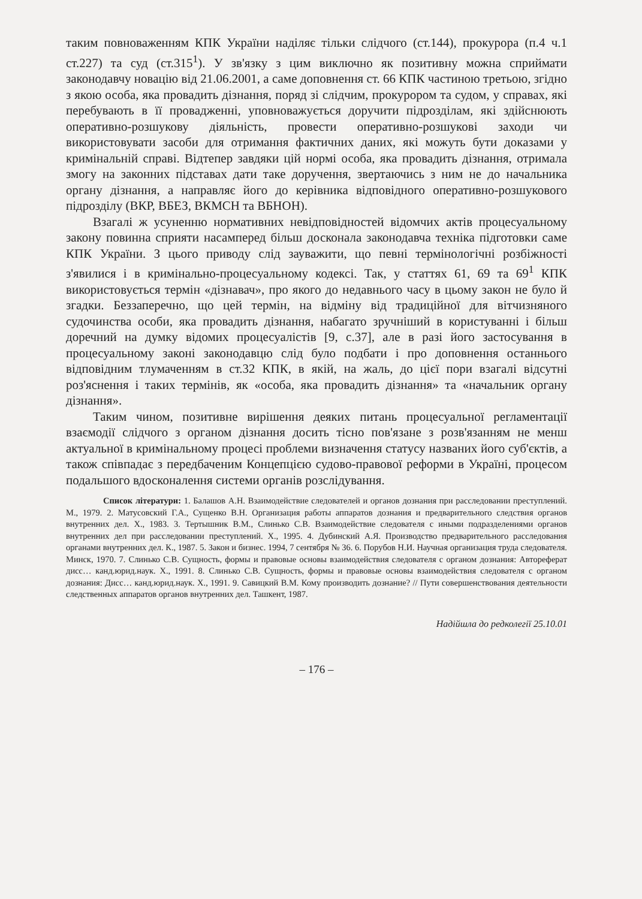таким повноваженням КПК України наділяє тільки слідчого (ст.144), прокурора (п.4 ч.1 ст.227) та суд (ст.315<sup>1</sup>). У зв'язку з цим виключно як позитивну можна сприймати законодавчу новацію від 21.06.2001, а саме доповнення ст. 66 КПК частиною третьою, згідно з якою особа, яка провадить дізнання, поряд зі слідчим, прокурором та судом, у справах, які перебувають в її провадженні, уповноважується доручити підрозділам, які здійснюють оперативно-розшукову діяльність, провести оперативно-розшукові заходи чи використовувати засоби для отримання фактичних даних, які можуть бути доказами у кримінальній справі. Відтепер завдяки цій нормі особа, яка провадить дізнання, отримала змогу на законних підставах дати таке доручення, звертаючись з ним не до начальника органу дізнання, а направляє його до керівника відповідного оперативно-розшукового підрозділу (ВКР, ВБЕЗ, ВКМСН та ВБНОН).
Взагалі ж усуненню нормативних невідповідностей відомчих актів процесуальному закону повинна сприяти насамперед більш досконала законодавча техніка підготовки саме КПК України. З цього приводу слід зауважити, що певні термінологічні розбіжності з'явилися і в кримінально-процесуальному кодексі. Так, у статтях 61, 69 та 69<sup>1</sup> КПК використовується термін «дізнавач», про якого до недавнього часу в цьому закон не було й згадки. Беззаперечно, що цей термін, на відміну від традиційної для вітчизняного судочинства особи, яка провадить дізнання, набагато зручніший в користуванні і більш доречний на думку відомих процесуалістів [9, с.37], але в разі його застосування в процесуальному законі законодавцю слід було подбати і про доповнення останнього відповідним тлумаченням в ст.32 КПК, в якій, на жаль, до цієї пори взагалі відсутні роз'яснення і таких термінів, як «особа, яка провадить дізнання» та «начальник органу дізнання».
Таким чином, позитивне вирішення деяких питань процесуальної регламентації взаємодії слідчого з органом дізнання досить тісно пов'язане з розв'язанням не менш актуальної в кримінальному процесі проблеми визначення статусу названих його суб'єктів, а також співпадає з передбаченим Концепцією судово-правової реформи в Україні, процесом подальшого вдосконалення системи органів розслідування.
Список літератури: 1. Балашов А.Н. Взаимодействие следователей и органов дознания при расследовании преступлений. М., 1979. 2. Матусовский Г.А., Сущенко В.Н. Организация работы аппаратов дознания и предварительного следствия органов внутренних дел. Х., 1983. 3. Тертышник В.М., Слинько С.В. Взаимодействие следователя с иными подразделениями органов внутренних дел при расследовании преступлений. Х., 1995. 4. Дубинский А.Я. Производство предварительного расследования органами внутренних дел. К., 1987. 5. Закон и бизнес. 1994, 7 сентября № 36. 6. Порубов Н.И. Научная организация труда следователя. Минск, 1970. 7. Слинько С.В. Сущность, формы и правовые основы взаимодействия следователя с органом дознания: Автореферат дисс… канд.юрид.наук. Х., 1991. 8. Слинько С.В. Сущность, формы и правовые основы взаимодействия следователя с органом дознания: Дисс… канд.юрид.наук. Х., 1991. 9. Савицкий В.М. Кому производить дознание? // Пути совершенствования деятельности следственных аппаратов органов внутренних дел. Ташкент, 1987.
Надійшла до редколегії 25.10.01
– 176 –